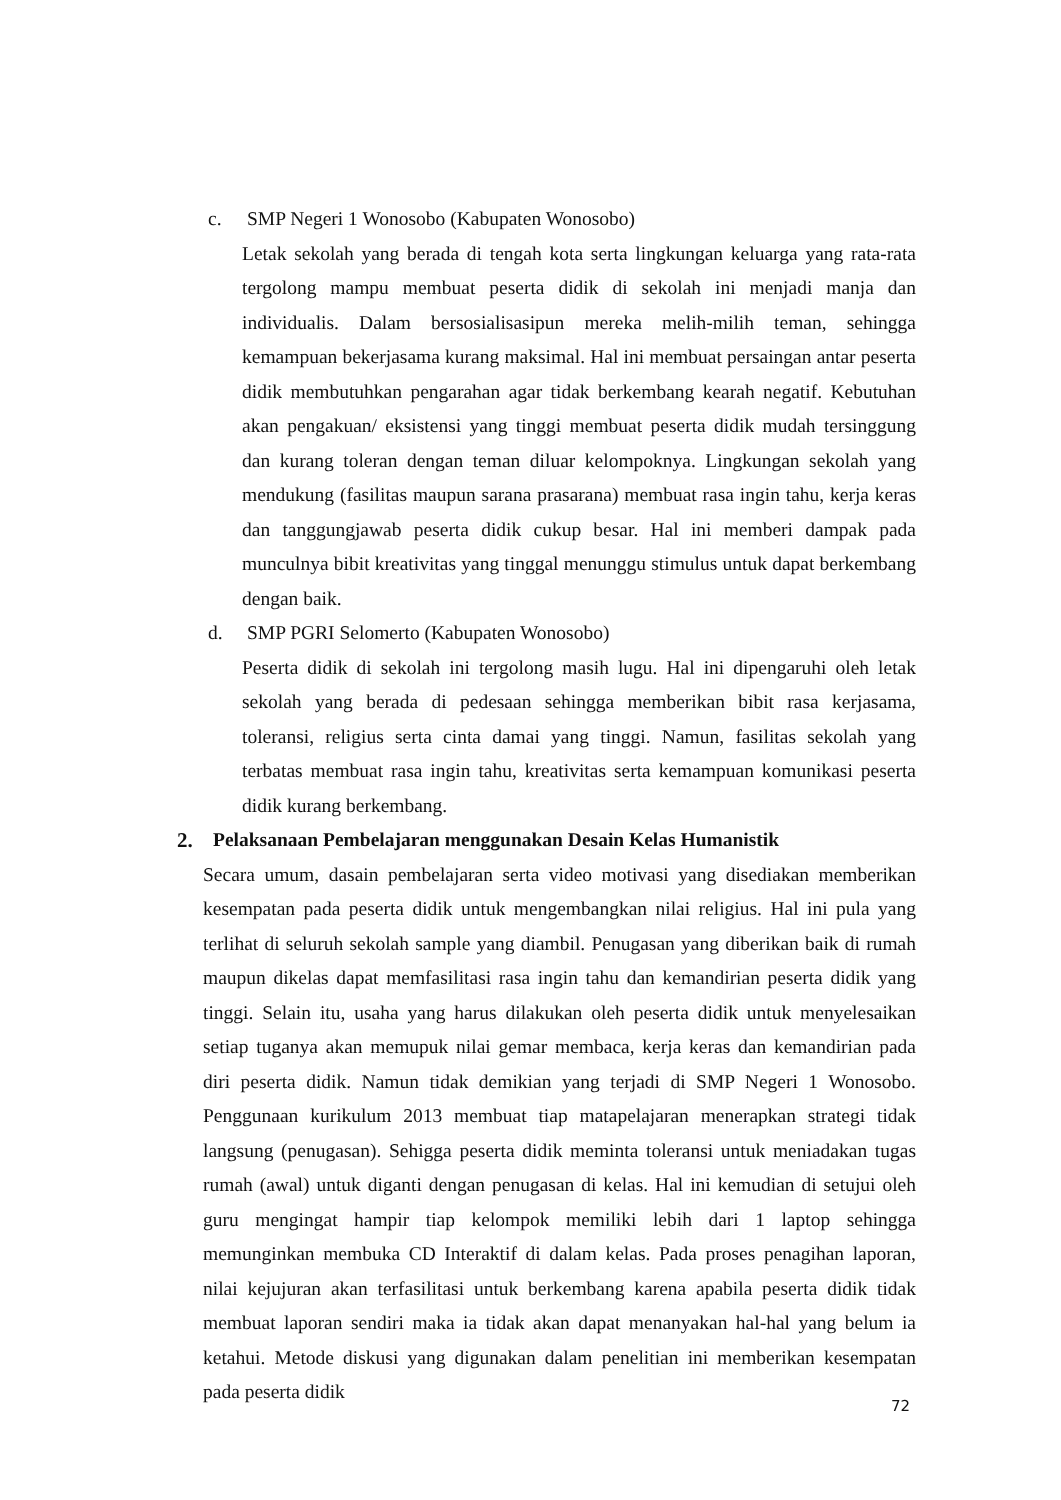c. SMP Negeri 1 Wonosobo (Kabupaten Wonosobo)
Letak sekolah yang berada di tengah kota serta lingkungan keluarga yang rata-rata tergolong mampu membuat peserta didik di sekolah ini menjadi manja dan individualis. Dalam bersosialisasipun mereka melih-milih teman, sehingga kemampuan bekerjasama kurang maksimal. Hal ini membuat persaingan antar peserta didik membutuhkan pengarahan agar tidak berkembang kearah negatif. Kebutuhan akan pengakuan/ eksistensi yang tinggi membuat peserta didik mudah tersinggung dan kurang toleran dengan teman diluar kelompoknya. Lingkungan sekolah yang mendukung (fasilitas maupun sarana prasarana) membuat rasa ingin tahu, kerja keras dan tanggungjawab peserta didik cukup besar. Hal ini memberi dampak pada munculnya bibit kreativitas yang tinggal menunggu stimulus untuk dapat berkembang dengan baik.
d. SMP PGRI Selomerto (Kabupaten Wonosobo)
Peserta didik di sekolah ini tergolong masih lugu. Hal ini dipengaruhi oleh letak sekolah yang berada di pedesaan sehingga memberikan bibit rasa kerjasama, toleransi, religius serta cinta damai yang tinggi. Namun, fasilitas sekolah yang terbatas membuat rasa ingin tahu, kreativitas serta kemampuan komunikasi peserta didik kurang berkembang.
2. Pelaksanaan Pembelajaran menggunakan Desain Kelas Humanistik
Secara umum, dasain pembelajaran serta video motivasi yang disediakan memberikan kesempatan pada peserta didik untuk mengembangkan nilai religius. Hal ini pula yang terlihat di seluruh sekolah sample yang diambil. Penugasan yang diberikan baik di rumah maupun dikelas dapat memfasilitasi rasa ingin tahu dan kemandirian peserta didik yang tinggi. Selain itu, usaha yang harus dilakukan oleh peserta didik untuk menyelesaikan setiap tuganya akan memupuk nilai gemar membaca, kerja keras dan kemandirian pada diri peserta didik. Namun tidak demikian yang terjadi di SMP Negeri 1 Wonosobo. Penggunaan kurikulum 2013 membuat tiap matapelajaran menerapkan strategi tidak langsung (penugasan). Sehigga peserta didik meminta toleransi untuk meniadakan tugas rumah (awal) untuk diganti dengan penugasan di kelas. Hal ini kemudian di setujui oleh guru mengingat hampir tiap kelompok memiliki lebih dari 1 laptop sehingga memunginkan membuka CD Interaktif di dalam kelas. Pada proses penagihan laporan, nilai kejujuran akan terfasilitasi untuk berkembang karena apabila peserta didik tidak membuat laporan sendiri maka ia tidak akan dapat menanyakan hal-hal yang belum ia ketahui. Metode diskusi yang digunakan dalam penelitian ini memberikan kesempatan pada peserta didik
72